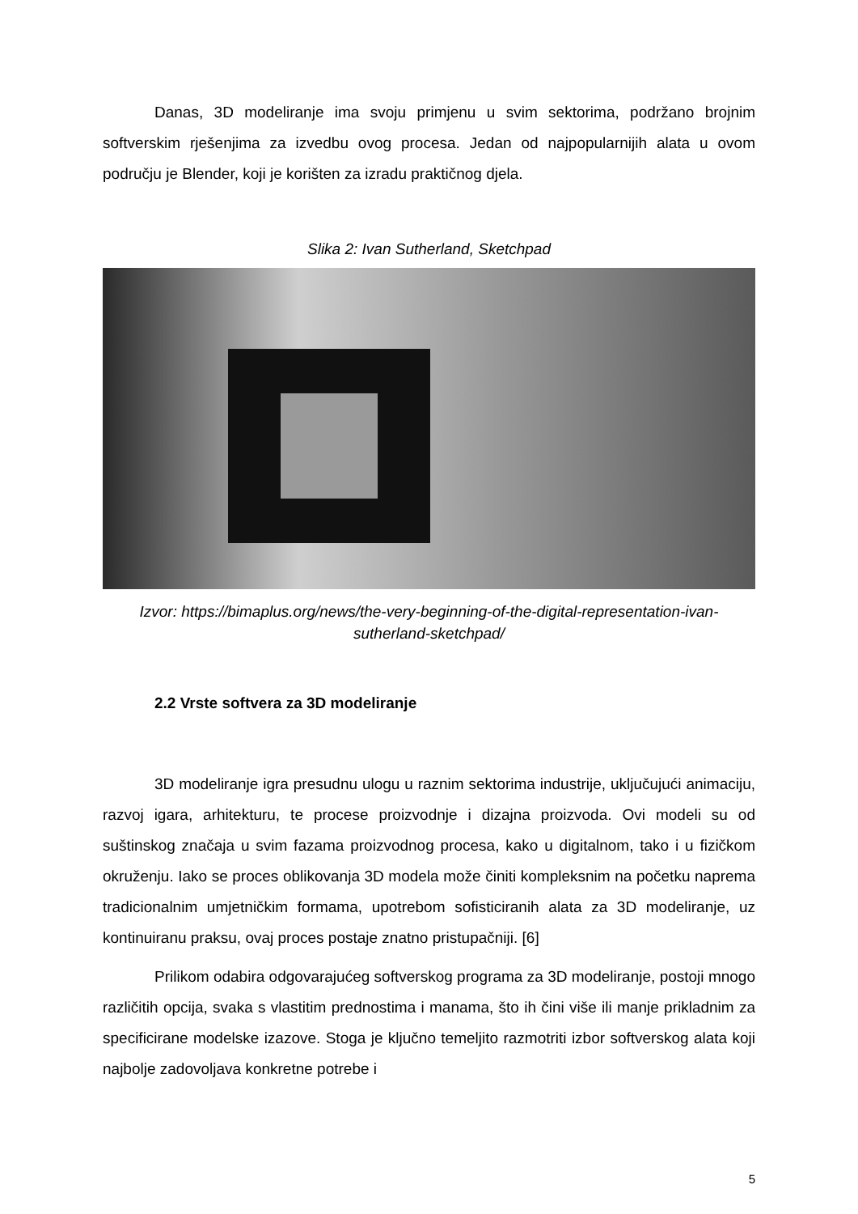Danas, 3D modeliranje ima svoju primjenu u svim sektorima, podržano brojnim softverskim rješenjima za izvedbu ovog procesa. Jedan od najpopularnijih alata u ovom području je Blender, koji je korišten za izradu praktičnog djela.
Slika 2: Ivan Sutherland, Sketchpad
Izvor: https://bimaplus.org/news/the-very-beginning-of-the-digital-representation-ivan-sutherland-sketchpad/
2.2 Vrste softvera za 3D modeliranje
3D modeliranje igra presudnu ulogu u raznim sektorima industrije, uključujući animaciju, razvoj igara, arhitekturu, te procese proizvodnje i dizajna proizvoda. Ovi modeli su od suštinskog značaja u svim fazama proizvodnog procesa, kako u digitalnom, tako i u fizičkom okruženju. Iako se proces oblikovanja 3D modela može činiti kompleksnim na početku naprema tradicionalnim umjetničkim formama, upotrebom sofisticiranih alata za 3D modeliranje, uz kontinuiranu praksu, ovaj proces postaje znatno pristupačniji. [6]
Prilikom odabira odgovarajućeg softverskog programa za 3D modeliranje, postoji mnogo različitih opcija, svaka s vlastitim prednostima i manama, što ih čini više ili manje prikladnim za specificirane modelske izazove. Stoga je ključno temeljito razmotriti izbor softverskog alata koji najbolje zadovoljava konkretne potrebe i
5